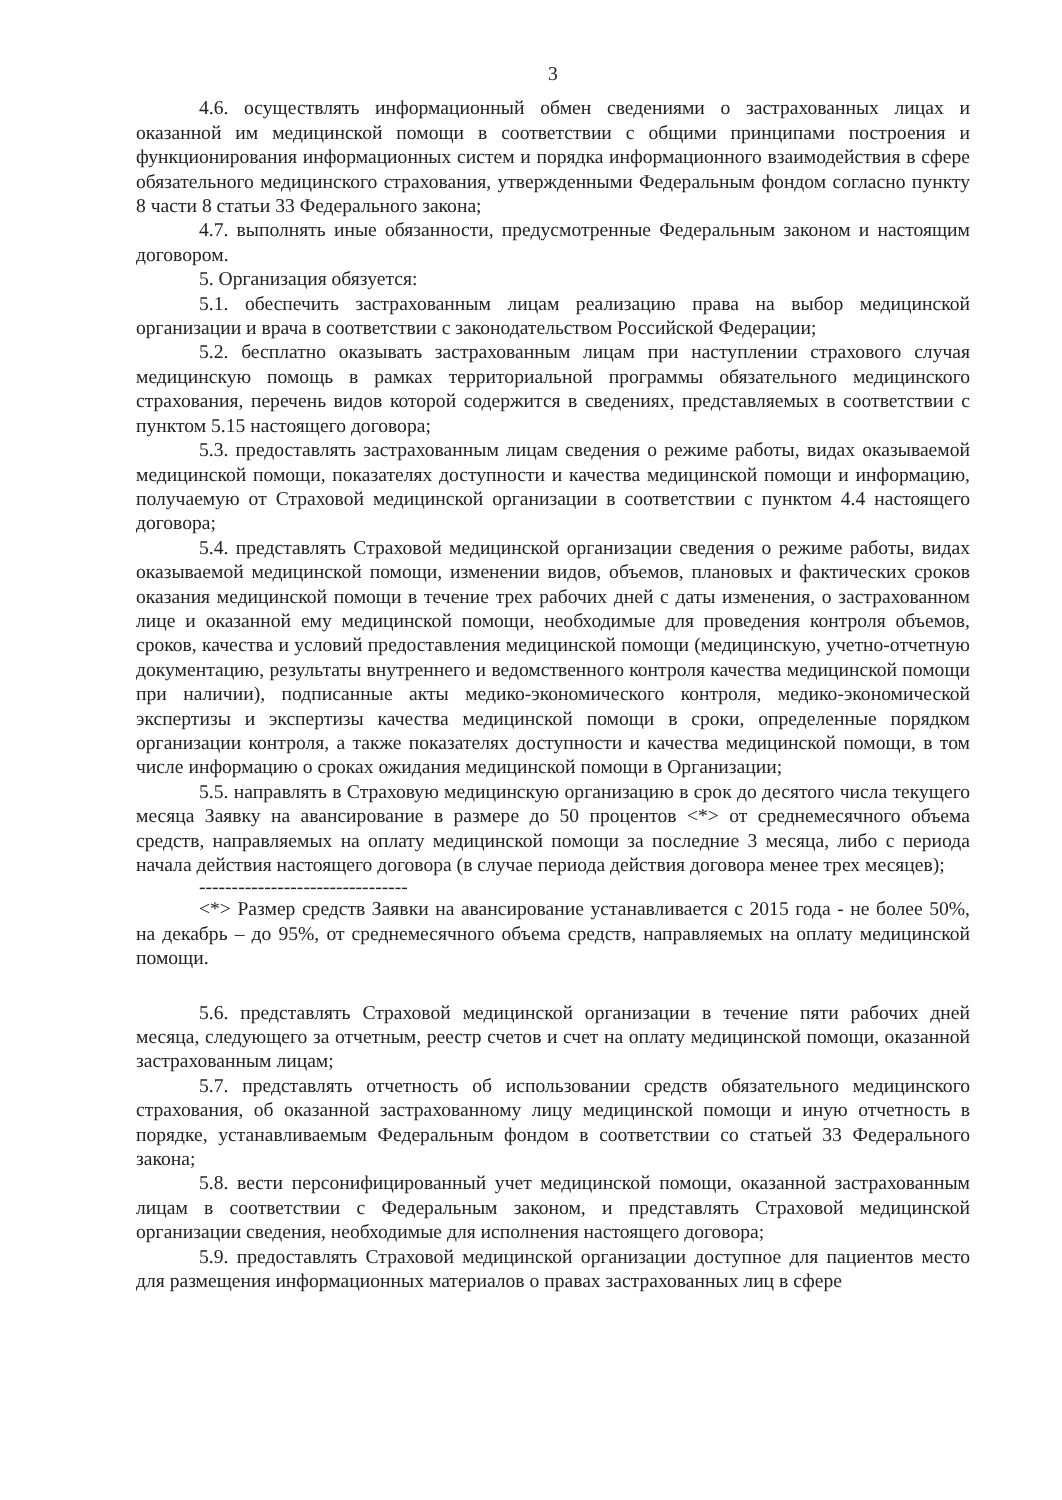3
4.6. осуществлять информационный обмен сведениями о застрахованных лицах и оказанной им медицинской помощи в соответствии с общими принципами построения и функционирования информационных систем и порядка информационного взаимодействия в сфере обязательного медицинского страхования, утвержденными Федеральным фондом согласно пункту 8 части 8 статьи 33 Федерального закона;
4.7. выполнять иные обязанности, предусмотренные Федеральным законом и настоящим договором.
5. Организация обязуется:
5.1. обеспечить застрахованным лицам реализацию права на выбор медицинской организации и врача в соответствии с законодательством Российской Федерации;
5.2. бесплатно оказывать застрахованным лицам при наступлении страхового случая медицинскую помощь в рамках территориальной программы обязательного медицинского страхования, перечень видов которой содержится в сведениях, представляемых в соответствии с пунктом 5.15 настоящего договора;
5.3. предоставлять застрахованным лицам сведения о режиме работы, видах оказываемой медицинской помощи, показателях доступности и качества медицинской помощи и информацию, получаемую от Страховой медицинской организации в соответствии с пунктом 4.4 настоящего договора;
5.4. представлять Страховой медицинской организации сведения о режиме работы, видах оказываемой медицинской помощи, изменении видов, объемов, плановых и фактических сроков оказания медицинской помощи в течение трех рабочих дней с даты изменения, о застрахованном лице и оказанной ему медицинской помощи, необходимые для проведения контроля объемов, сроков, качества и условий предоставления медицинской помощи (медицинскую, учетно-отчетную документацию, результаты внутреннего и ведомственного контроля качества медицинской помощи при наличии), подписанные акты медико-экономического контроля, медико-экономической экспертизы и экспертизы качества медицинской помощи в сроки, определенные порядком организации контроля, а также показателях доступности и качества медицинской помощи, в том числе информацию о сроках ожидания медицинской помощи в Организации;
5.5. направлять в Страховую медицинскую организацию в срок до десятого числа текущего месяца Заявку на авансирование в размере до 50 процентов <*> от среднемесячного объема средств, направляемых на оплату медицинской помощи за последние 3 месяца, либо с периода начала действия настоящего договора (в случае периода действия договора менее трех месяцев);
--------------------------------
<*> Размер средств Заявки на авансирование устанавливается с 2015 года - не более 50%, на декабрь – до 95%, от среднемесячного объема средств, направляемых на оплату медицинской помощи.
5.6. представлять Страховой медицинской организации в течение пяти рабочих дней месяца, следующего за отчетным, реестр счетов и счет на оплату медицинской помощи, оказанной застрахованным лицам;
5.7. представлять отчетность об использовании средств обязательного медицинского страхования, об оказанной застрахованному лицу медицинской помощи и иную отчетность в порядке, устанавливаемым Федеральным фондом в соответствии со статьей 33 Федерального закона;
5.8. вести персонифицированный учет медицинской помощи, оказанной застрахованным лицам в соответствии с Федеральным законом, и представлять Страховой медицинской организации сведения, необходимые для исполнения настоящего договора;
5.9. предоставлять Страховой медицинской организации доступное для пациентов место для размещения информационных материалов о правах застрахованных лиц в сфере